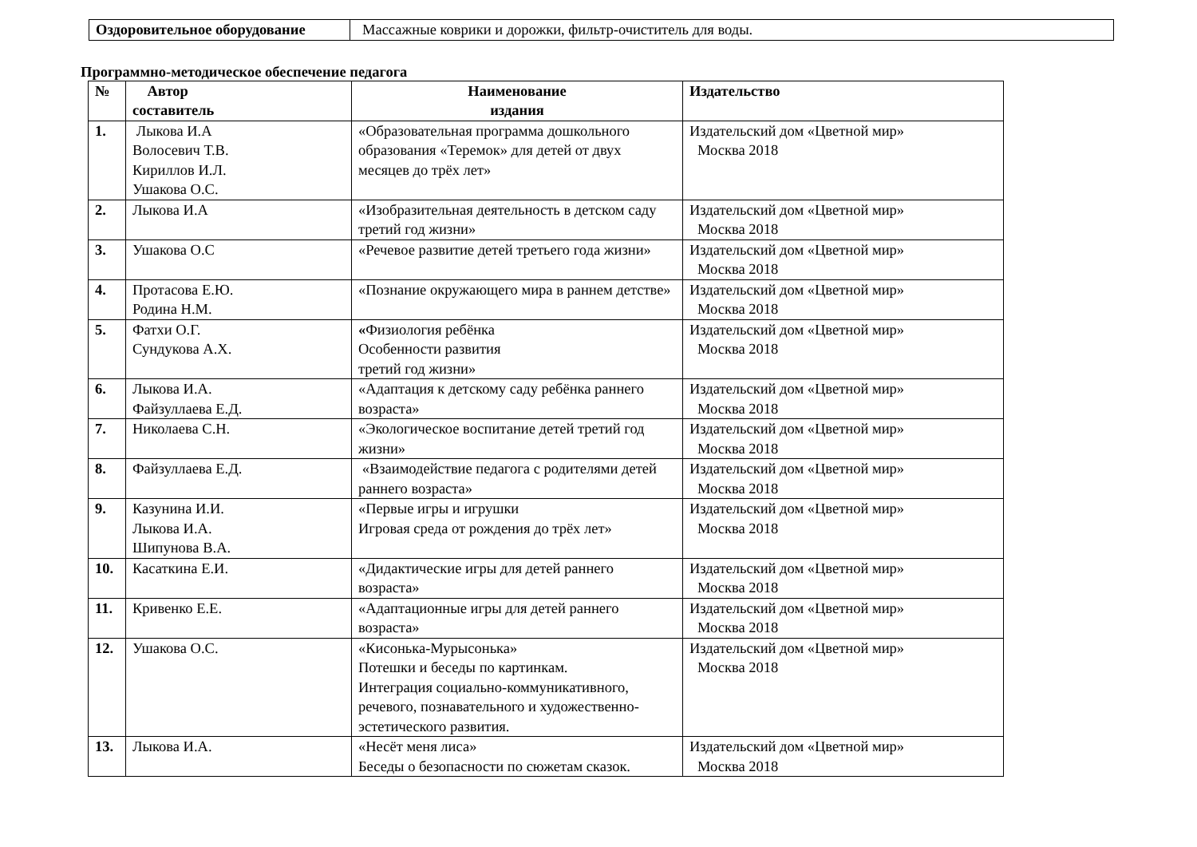| Оздоровительное оборудование | Массажные коврики и дорожки, фильтр-очиститель для воды. |
Программно-методическое обеспечение педагога
| № | Автор составитель | Наименование издания | Издательство |
| --- | --- | --- | --- |
| 1. | Лыкова И.А Волосевич Т.В. Кириллов И.Л. Ушакова О.С. | «Образовательная программа дошкольного образования «Теремок» для детей от двух месяцев до трёх лет» | Издательский дом «Цветной мир» Москва 2018 |
| 2. | Лыкова И.А | «Изобразительная деятельность в детском саду третий год жизни» | Издательский дом «Цветной мир» Москва 2018 |
| 3. | Ушакова О.С | «Речевое развитие детей третьего года жизни» | Издательский дом «Цветной мир» Москва 2018 |
| 4. | Протасова Е.Ю. Родина Н.М. | «Познание окружающего мира в раннем детстве» | Издательский дом «Цветной мир» Москва 2018 |
| 5. | Фатхи О.Г. Сундукова А.Х. | « Физиология ребёнка Особенности развития третий год жизни» | Издательский дом «Цветной мир» Москва 2018 |
| 6. | Лыкова И.А. Файзуллаева Е.Д. | «Адаптация к детскому саду ребёнка раннего возраста» | Издательский дом «Цветной мир» Москва 2018 |
| 7. | Николаева С.Н. | «Экологическое воспитание детей третий год жизни» | Издательский дом «Цветной мир» Москва 2018 |
| 8. | Файзуллаева Е.Д. | «Взаимодействие педагога с родителями детей раннего возраста» | Издательский дом «Цветной мир» Москва 2018 |
| 9. | Казунина И.И. Лыкова И.А. Шипунова В.А. | «Первые игры и игрушки Игровая среда от рождения до трёх лет» | Издательский дом «Цветной мир» Москва 2018 |
| 10. | Касаткина Е.И. | «Дидактические игры для детей раннего возраста» | Издательский дом «Цветной мир» Москва 2018 |
| 11. | Кривенко Е.Е. | «Адаптационные игры для детей раннего возраста» | Издательский дом «Цветной мир» Москва 2018 |
| 12. | Ушакова О.С. | «Кисонька-Мурысонька» Потешки и беседы по картинкам. Интеграция социально-коммуникативного, речевого, познавательного и художественно-эстетического развития. | Издательский дом «Цветной мир» Москва 2018 |
| 13. | Лыкова И.А. | «Несёт меня лиса» Беседы о безопасности по сюжетам сказок. | Издательский дом «Цветной мир» Москва 2018 |